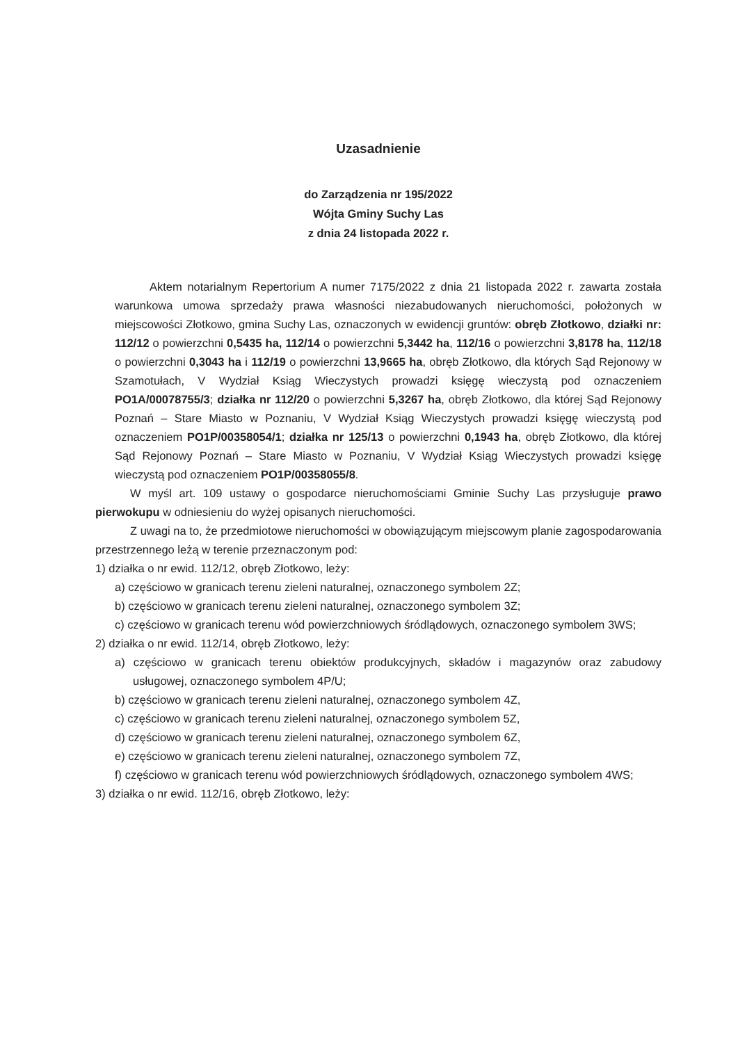Uzasadnienie
do Zarządzenia nr 195/2022
Wójta Gminy Suchy Las
z dnia 24 listopada 2022 r.
Aktem notarialnym Repertorium A numer 7175/2022 z dnia 21 listopada 2022 r. zawarta została warunkowa umowa sprzedaży prawa własności niezabudowanych nieruchomości, położonych w miejscowości Złotkowo, gmina Suchy Las, oznaczonych w ewidencji gruntów: obręb Złotkowo, działki nr: 112/12 o powierzchni 0,5435 ha, 112/14 o powierzchni 5,3442 ha, 112/16 o powierzchni 3,8178 ha, 112/18 o powierzchni 0,3043 ha i 112/19 o powierzchni 13,9665 ha, obręb Złotkowo, dla których Sąd Rejonowy w Szamotułach, V Wydział Ksiąg Wieczystych prowadzi księgę wieczystą pod oznaczeniem PO1A/00078755/3; działka nr 112/20 o powierzchni 5,3267 ha, obręb Złotkowo, dla której Sąd Rejonowy Poznań – Stare Miasto w Poznaniu, V Wydział Ksiąg Wieczystych prowadzi księgę wieczystą pod oznaczeniem PO1P/00358054/1; działka nr 125/13 o powierzchni 0,1943 ha, obręb Złotkowo, dla której Sąd Rejonowy Poznań – Stare Miasto w Poznaniu, V Wydział Ksiąg Wieczystych prowadzi księgę wieczystą pod oznaczeniem PO1P/00358055/8.
W myśl art. 109 ustawy o gospodarce nieruchomościami Gminie Suchy Las przysługuje prawo pierwokupu w odniesieniu do wyżej opisanych nieruchomości.
Z uwagi na to, że przedmiotowe nieruchomości w obowiązującym miejscowym planie zagospodarowania przestrzennego leżą w terenie przeznaczonym pod:
1) działka o nr ewid. 112/12, obręb Złotkowo, leży:
a) częściowo w granicach terenu zieleni naturalnej, oznaczonego symbolem 2Z;
b) częściowo w granicach terenu zieleni naturalnej, oznaczonego symbolem 3Z;
c) częściowo w granicach terenu wód powierzchniowych śródlądowych, oznaczonego symbolem 3WS;
2) działka o nr ewid. 112/14, obręb Złotkowo, leży:
a) częściowo w granicach terenu obiektów produkcyjnych, składów i magazynów oraz zabudowy usługowej, oznaczonego symbolem 4P/U;
b) częściowo w granicach terenu zieleni naturalnej, oznaczonego symbolem 4Z,
c) częściowo w granicach terenu zieleni naturalnej, oznaczonego symbolem 5Z,
d) częściowo w granicach terenu zieleni naturalnej, oznaczonego symbolem 6Z,
e) częściowo w granicach terenu zieleni naturalnej, oznaczonego symbolem 7Z,
f) częściowo w granicach terenu wód powierzchniowych śródlądowych, oznaczonego symbolem 4WS;
3) działka o nr ewid. 112/16, obręb Złotkowo, leży: